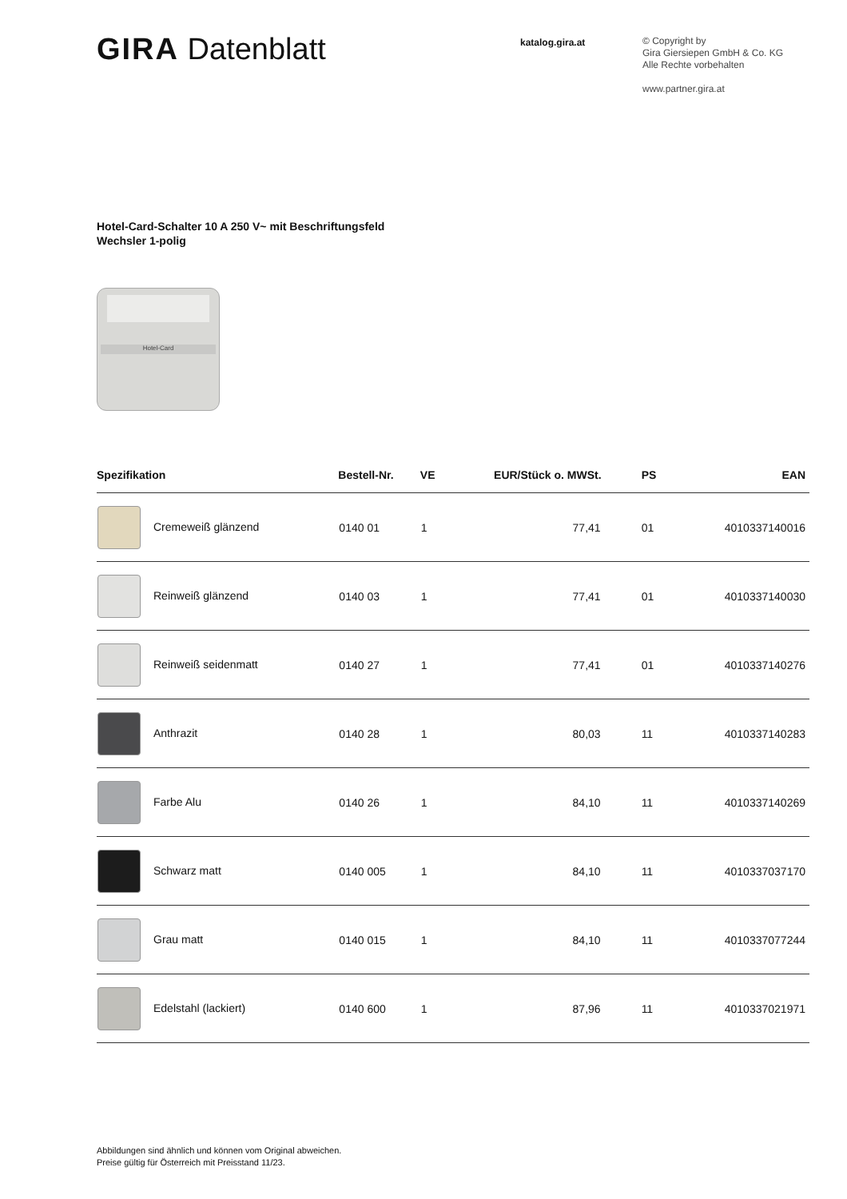GIRA Datenblatt
katalog.gira.at
© Copyright by
Gira Giersiepen GmbH & Co. KG
Alle Rechte vorbehalten
www.partner.gira.at
Hotel-Card-Schalter 10 A 250 V~ mit Beschriftungsfeld
Wechsler 1-polig
Hotel-Card
| Spezifikation | Bestell-Nr. | VE | EUR/Stück o. MWSt. | PS | EAN |
| --- | --- | --- | --- | --- | --- |
| Cremeweiß glänzend | 0140 01 | 1 | 77,41 | 01 | 4010337140016 |
| Reinweiß glänzend | 0140 03 | 1 | 77,41 | 01 | 4010337140030 |
| Reinweiß seidenmatt | 0140 27 | 1 | 77,41 | 01 | 4010337140276 |
| Anthrazit | 0140 28 | 1 | 80,03 | 11 | 4010337140283 |
| Farbe Alu | 0140 26 | 1 | 84,10 | 11 | 4010337140269 |
| Schwarz matt | 0140 005 | 1 | 84,10 | 11 | 4010337037170 |
| Grau matt | 0140 015 | 1 | 84,10 | 11 | 4010337077244 |
| Edelstahl (lackiert) | 0140 600 | 1 | 87,96 | 11 | 4010337021971 |
Abbildungen sind ähnlich und können vom Original abweichen.
Preise gültig für Österreich mit Preisstand 11/23.